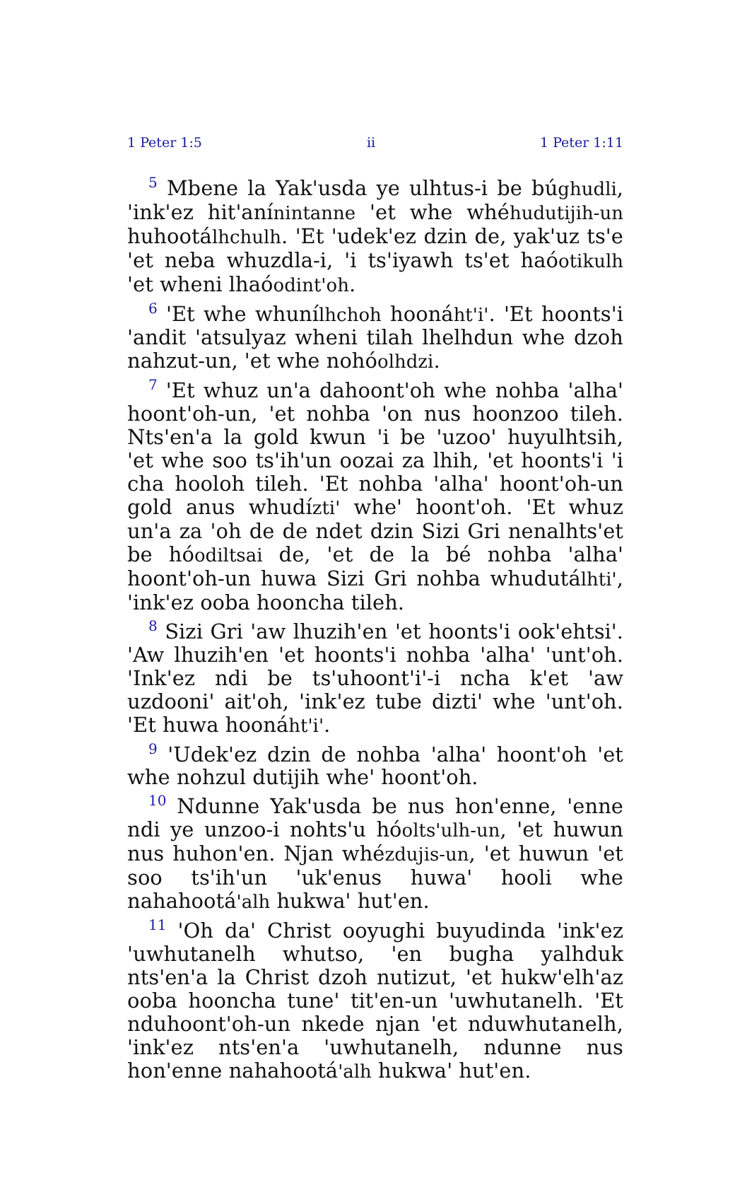1 Peter 1:5 ii 1 Peter 1:11
<sup>5</sup> Mbene la Yak'usda ye ulhtus-i be búghudli, 'ink'ez hit'anínintanne 'et whe whéhudutijih-un huhootálhchulh. 'Et 'udek'ez dzin de, yak'uz ts'e 'et neba whuzdla-i, 'i ts'iyawh ts'et haóotikulh 'et wheni lhaóodint'oh.
<sup>6</sup> 'Et whe whunílhchoh hoonáht'i'. 'Et hoonts'i 'andit 'atsulyaz wheni tilah lhelhdun whe dzoh nahzut-un, 'et whe nohóolhdzi.
<sup>7</sup> 'Et whuz un'a dahoont'oh whe nohba 'alha' hoont'oh-un, 'et nohba 'on nus hoonzoo tileh. Nts'en'a la gold kwun 'i be 'uzoo' huyulhtsih, 'et whe soo ts'ih'un oozai za lhih, 'et hoonts'i 'i cha hooloh tileh. 'Et nohba 'alha' hoont'oh-un gold anus whudízti' whe' hoont'oh. 'Et whuz un'a za 'oh de de ndet dzin Sizi Gri nenalhts'et be hóodiltsai de, 'et de la bé nohba 'alha' hoont'oh-un huwa Sizi Gri nohba whudutálhti', 'ink'ez ooba hooncha tileh.
<sup>8</sup> Sizi Gri 'aw lhuzih'en 'et hoonts'i ook'ehtsi'. 'Aw lhuzih'en 'et hoonts'i nohba 'alha' 'unt'oh. 'Ink'ez ndi be ts'uhoont'i'-i ncha k'et 'aw uzdooni' ait'oh, 'ink'ez tube dizti' whe 'unt'oh. 'Et huwa hoonáht'i'.
<sup>9</sup> 'Udek'ez dzin de nohba 'alha' hoont'oh 'et whe nohzul dutijih whe' hoont'oh.
<sup>10</sup> Ndunne Yak'usda be nus hon'enne, 'enne ndi ye unzoo-i nohts'u hóolts'ulh-un, 'et huwun nus huhon'en. Njan whézdujis-un, 'et huwun 'et soo ts'ih'un 'uk'enus huwa' hooli whe nahahootá'alh hukwa' hut'en.
<sup>11</sup> 'Oh da' Christ ooyughi buyudinda 'ink'ez 'uwhutanelh whutso, 'en bugha yalhduk nts'en'a la Christ dzoh nutizut, 'et hukw'elh'az ooba hooncha tune' tit'en-un 'uwhutanelh. 'Et nduhoont'oh-un nkede njan 'et nduwhutanelh, 'ink'ez nts'en'a 'uwhutanelh, ndunne nus hon'enne nahahootá'alh hukwa' hut'en.